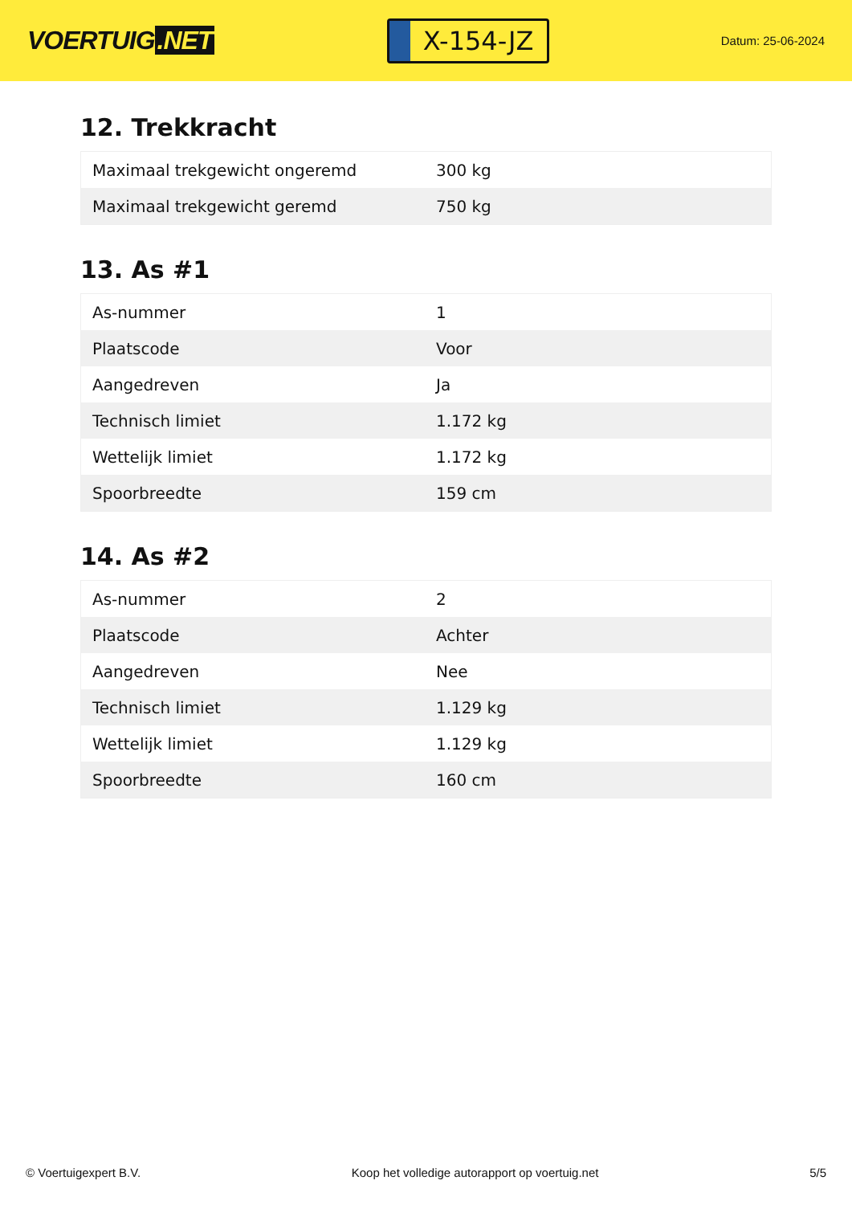VOERTUIG.NET
X-154-JZ
Datum: 25-06-2024
12. Trekkracht
| Maximaal trekgewicht ongeremd | 300 kg |
| Maximaal trekgewicht geremd | 750 kg |
13. As #1
| As-nummer | 1 |
| Plaatscode | Voor |
| Aangedreven | Ja |
| Technisch limiet | 1.172 kg |
| Wettelijk limiet | 1.172 kg |
| Spoorbreedte | 159 cm |
14. As #2
| As-nummer | 2 |
| Plaatscode | Achter |
| Aangedreven | Nee |
| Technisch limiet | 1.129 kg |
| Wettelijk limiet | 1.129 kg |
| Spoorbreedte | 160 cm |
© Voertuigexpert B.V. Koop het volledige autorapport op voertuig.net 5/5